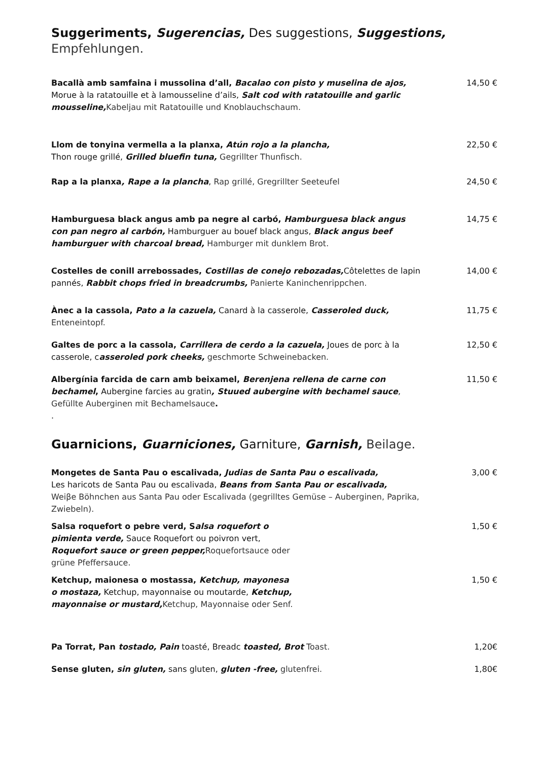Suggeriments, Sugerencias, Des suggestions, Suggestions,
Empfehlungen.
Bacallà amb samfaina i mussolina d’all, Bacalao con pisto y muselina de ajos, Morue à la ratatouille et à lamousseline d’ails, Salt cod with ratatouille and garlic mousseline, Kabeljau mit Ratatouille und Knoblauchschaum.
14,50 €
Llom de tonyina vermella a la planxa, Atún rojo a la plancha,
Thon rouge grillé, Grilled bluefin tuna, Gegrillter Thunfisch.
22,50 €
Rap a la planxa, Rape a la plancha, Rap grillé, Gregrillter Seeteufel 24,50 €
Hamburguesa black angus amb pa negre al carbó, Hamburguesa black angus con pan negro al carbón, Hamburguer au bouef black angus, Black angus beef hamburguer with charcoal bread, Hamburger mit dunklem Brot.
14,75 €
Costelles de conill arrebossades, Costillas de conejo rebozadas, Côtelettes de lapin pannés, Rabbit chops fried in breadcrumbs, Panierte Kaninchenrippchen.
14,00 €
Ànec a la cassola, Pato a la cazuela, Canard à la casserole, Casseroled duck,
Enteneintopf.
11,75 €
Galtes de porc a la cassola, Carrillera de cerdo a la cazuela, Joues de porc à la casserole, casseroled pork cheeks, geschmorte Schweinebacken.
12,50 €
Albergínia farcida de carn amb beixamel, Berenjena rellena de carne con bechamel, Aubergine farcies au gratin, Stuued aubergine with bechamel sauce, Gefüllte Auberginen mit Bechamelsauce.
.
11,50 €
Guarnicions, Guarniciones, Garniture, Garnish, Beilage.
Mongetes de Santa Pau o escalivada, Judias de Santa Pau o escalivada,
Les haricots de Santa Pau ou escalivada, Beans from Santa Pau or escalivada,
Weiβe Böhnchen aus Santa Pau oder Escalivada (gegrilltes Gemüse – Auberginen, Paprika, Zwiebeln).
3,00 €
Salsa roquefort o pebre verd, Salsa roquefort o pimienta verde, Sauce Roquefort ou poivron vert, Roquefort sauce or green pepper, Roquefortsauce oder grüne Pfeffersauce.
1,50 €
Ketchup, maionesa o mostassa, Ketchup, mayonesa o mostaza, Ketchup, mayonnaise ou moutarde, Ketchup, mayonnaise or mustard, Ketchup, Mayonnaise oder Senf.
1,50 €
Pa Torrat, Pan tostado, Pain toasté, Breadc toasted, Brot Toast. 1,20€
Sense gluten, sin gluten, sans gluten, gluten -free, glutenfrei. 1,80€